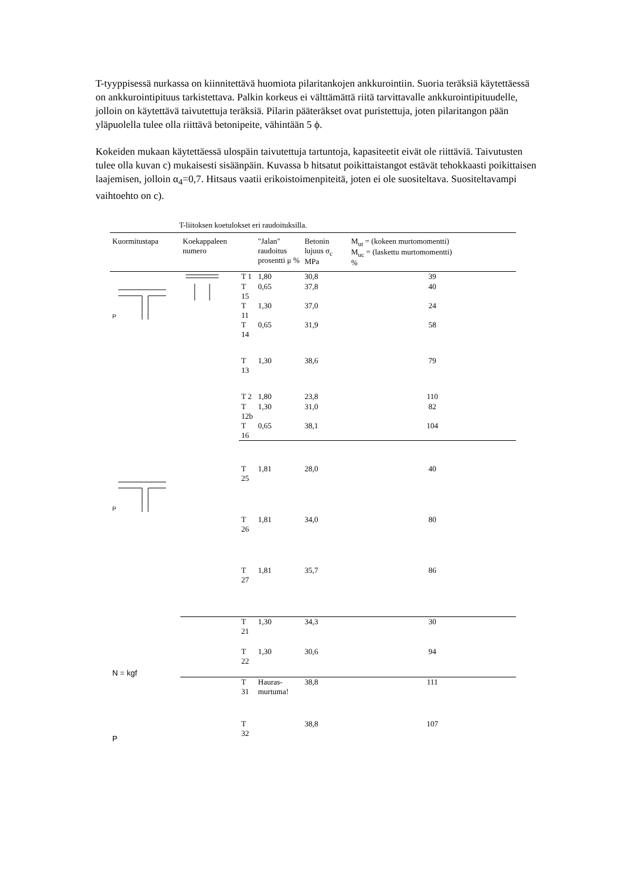T-tyyppisessä nurkassa on kiinnitettävä huomiota pilaritankojen ankkurointiin. Suoria teräksiä käytettäessä on ankkurointipituus tarkistettava. Palkin korkeus ei välttämättä riitä tarvittavalle ankkurointipituudelle, jolloin on käytettävä taivutettuja teräksiä. Pilarin pääteräkset ovat puristettuja, joten pilaritangon pään yläpuolella tulee olla riittävä betonipeite, vähintään 5 ϕ.
Kokeiden mukaan käytettäessä ulospäin taivutettuja tartuntoja, kapasiteetit eivät ole riittäviä. Taivutusten tulee olla kuvan c) mukaisesti sisäänpäin. Kuvassa b hitsatut poikittaistangot estävät tehokkaasti poikittaisen laajemisen, jolloin α<sub>4</sub>=0,7. Hitsaus vaatii erikoistoimenpiteitä, joten ei ole suositeltava. Suositeltavampi vaihtoehto on c).
T-liitoksen koetulokset eri raudoituksilla.
| Kuormitustapa | Koekappaleen numero | | "Jalan" raudoitus prosentti μ % | Betonin lujuus σ<sub>c</sub> MPa | M<sub>ut</sub> = (kokeen murtomomentti) M<sub>uc</sub> = (laskettu murtomomentti) % |
| --- | --- | --- | --- | --- | --- |
| P | | T 1 | 1,80 | 30,8 | 39 |
| | | T 15 | 0,65 | 37,8 | 40 |
| | | T 11 | 1,30 | 37,0 | 24 |
| | | T 14 | 0,65 | 31,9 | 58 |
| | | T 13 | 1,30 | 38,6 | 79 |
| | | T 2 | 1,80 | 23,8 | 110 |
| | | T 12b | 1,30 | 31,0 | 82 |
| | | T 16 | 0,65 | 38,1 | 104 |
| P | | T 25 | 1,81 | 28,0 | 40 |
| | | T 26 | 1,81 | 34,0 | 80 |
| | | T 27 | 1,81 | 35,7 | 86 |
| N = kgf | | T 21 | 1,30 | 34,3 | 30 |
| | | T 22 | 1,30 | 30,6 | 94 |
| P | | T 31 | Hauras- murtuma! | 38,8 | 111 |
| | | T 32 | | 38,8 | 107 |